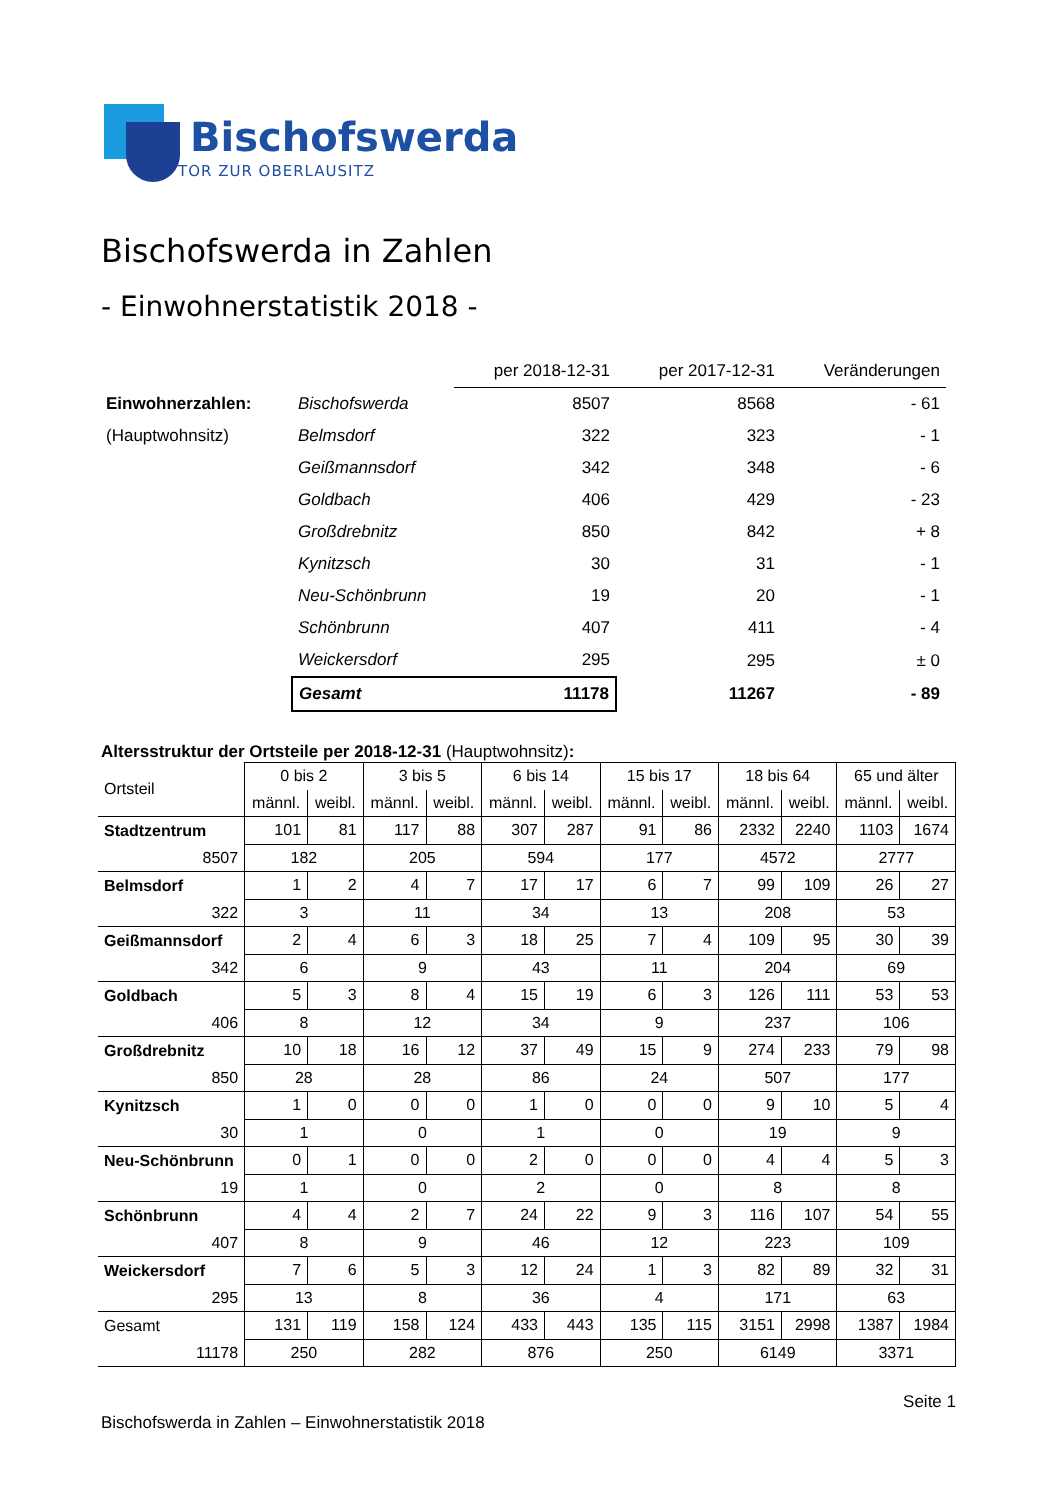Bischofswerda
TOR ZUR OBERLAUSITZ
Bischofswerda in Zahlen
- Einwohnerstatistik 2018 -
| | | per 2018-12-31 | per 2017-12-31 | Veränderungen |
| Einwohnerzahlen: | Bischofswerda | 8507 | 8568 | - 61 |
| (Hauptwohnsitz) | Belmsdorf | 322 | 323 | - 1 |
| | Geißmannsdorf | 342 | 348 | - 6 |
| | Goldbach | 406 | 429 | - 23 |
| | Großdrebnitz | 850 | 842 | + 8 |
| | Kynitzsch | 30 | 31 | - 1 |
| | Neu-Schönbrunn | 19 | 20 | - 1 |
| | Schönbrunn | 407 | 411 | - 4 |
| | Weickersdorf | 295 | 295 | ± 0 |
| | Gesamt | 11178 | 11267 | - 89 |
Altersstruktur der Ortsteile per 2018-12-31 (Hauptwohnsitz):
| Ortsteil | 0 bis 2 | | 3 bis 5 | | 6 bis 14 | | 15 bis 17 | | 18 bis 64 | | 65 und älter | |
| --- | --- | --- | --- | --- | --- | --- | --- | --- | --- | --- | --- | --- |
| | männl. | weibl. | männl. | weibl. | männl. | weibl. | männl. | weibl. | männl. | weibl. | männl. | weibl. |
| Stadtzentrum | 101 | 81 | 117 | 88 | 307 | 287 | 91 | 86 | 2332 | 2240 | 1103 | 1674 |
| 8507 | 182 | | 205 | | 594 | | 177 | | 4572 | | 2777 | |
| Belmsdorf | 1 | 2 | 4 | 7 | 17 | 17 | 6 | 7 | 99 | 109 | 26 | 27 |
| 322 | 3 | | 11 | | 34 | | 13 | | 208 | | 53 | |
| Geißmannsdorf | 2 | 4 | 6 | 3 | 18 | 25 | 7 | 4 | 109 | 95 | 30 | 39 |
| 342 | 6 | | 9 | | 43 | | 11 | | 204 | | 69 | |
| Goldbach | 5 | 3 | 8 | 4 | 15 | 19 | 6 | 3 | 126 | 111 | 53 | 53 |
| 406 | 8 | | 12 | | 34 | | 9 | | 237 | | 106 | |
| Großdrebnitz | 10 | 18 | 16 | 12 | 37 | 49 | 15 | 9 | 274 | 233 | 79 | 98 |
| 850 | 28 | | 28 | | 86 | | 24 | | 507 | | 177 | |
| Kynitzsch | 1 | 0 | 0 | 0 | 1 | 0 | 0 | 0 | 9 | 10 | 5 | 4 |
| 30 | 1 | | 0 | | 1 | | 0 | | 19 | | 9 | |
| Neu-Schönbrunn | 0 | 1 | 0 | 0 | 2 | 0 | 0 | 0 | 4 | 4 | 5 | 3 |
| 19 | 1 | | 0 | | 2 | | 0 | | 8 | | 8 | |
| Schönbrunn | 4 | 4 | 2 | 7 | 24 | 22 | 9 | 3 | 116 | 107 | 54 | 55 |
| 407 | 8 | | 9 | | 46 | | 12 | | 223 | | 109 | |
| Weickersdorf | 7 | 6 | 5 | 3 | 12 | 24 | 1 | 3 | 82 | 89 | 32 | 31 |
| 295 | 13 | | 8 | | 36 | | 4 | | 171 | | 63 | |
| Gesamt | 131 | 119 | 158 | 124 | 433 | 443 | 135 | 115 | 3151 | 2998 | 1387 | 1984 |
| 11178 | 250 | | 282 | | 876 | | 250 | | 6149 | | 3371 | |
Seite 1
Bischofswerda in Zahlen – Einwohnerstatistik 2018